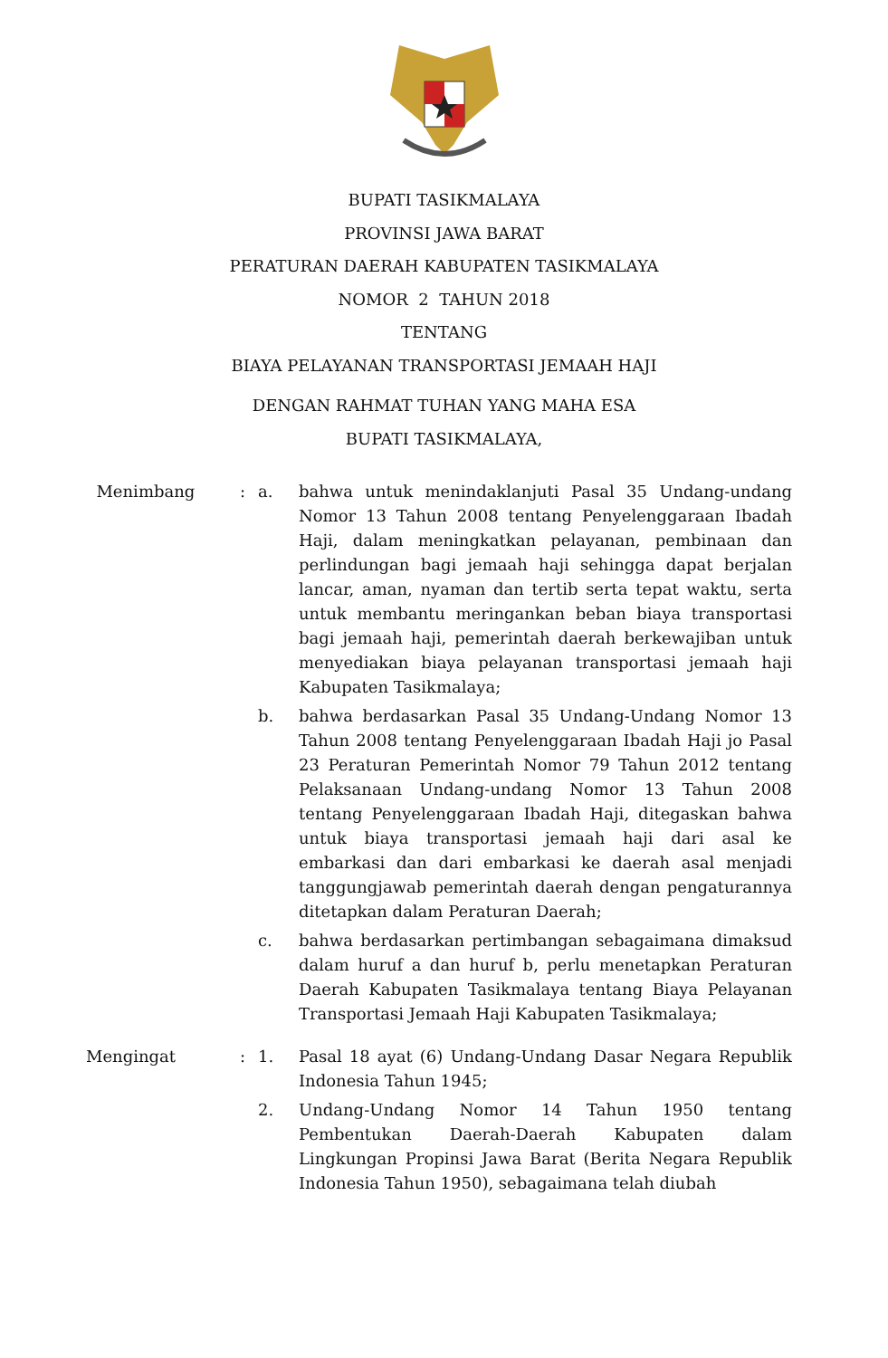BUPATI TASIKMALAYA
PROVINSI JAWA BARAT
PERATURAN DAERAH KABUPATEN TASIKMALAYA
NOMOR 2 TAHUN 2018
TENTANG
BIAYA PELAYANAN TRANSPORTASI JEMAAH HAJI
DENGAN RAHMAT TUHAN YANG MAHA ESA
BUPATI TASIKMALAYA,
| Menimbang | : | a. | bahwa untuk menindaklanjuti Pasal 35 Undang-undang Nomor 13 Tahun 2008 tentang Penyelenggaraan Ibadah Haji, dalam meningkatkan pelayanan, pembinaan dan perlindungan bagi jemaah haji sehingga dapat berjalan lancar, aman, nyaman dan tertib serta tepat waktu, serta untuk membantu meringankan beban biaya transportasi bagi jemaah haji, pemerintah daerah berkewajiban untuk menyediakan biaya pelayanan transportasi jemaah haji Kabupaten Tasikmalaya; |
| | | b. | bahwa berdasarkan Pasal 35 Undang-Undang Nomor 13 Tahun 2008 tentang Penyelenggaraan Ibadah Haji jo Pasal 23 Peraturan Pemerintah Nomor 79 Tahun 2012 tentang Pelaksanaan Undang-undang Nomor 13 Tahun 2008 tentang Penyelenggaraan Ibadah Haji, ditegaskan bahwa untuk biaya transportasi jemaah haji dari asal ke embarkasi dan dari embarkasi ke daerah asal menjadi tanggungjawab pemerintah daerah dengan pengaturannya ditetapkan dalam Peraturan Daerah; |
| | | c. | bahwa berdasarkan pertimbangan sebagaimana dimaksud dalam huruf a dan huruf b, perlu menetapkan Peraturan Daerah Kabupaten Tasikmalaya tentang Biaya Pelayanan Transportasi Jemaah Haji Kabupaten Tasikmalaya; |
| Mengingat | : | 1. | Pasal 18 ayat (6) Undang-Undang Dasar Negara Republik Indonesia Tahun 1945; |
| | | 2. | Undang-Undang Nomor 14 Tahun 1950 tentang Pembentukan Daerah-Daerah Kabupaten dalam Lingkungan Propinsi Jawa Barat (Berita Negara Republik Indonesia Tahun 1950), sebagaimana telah diubah |